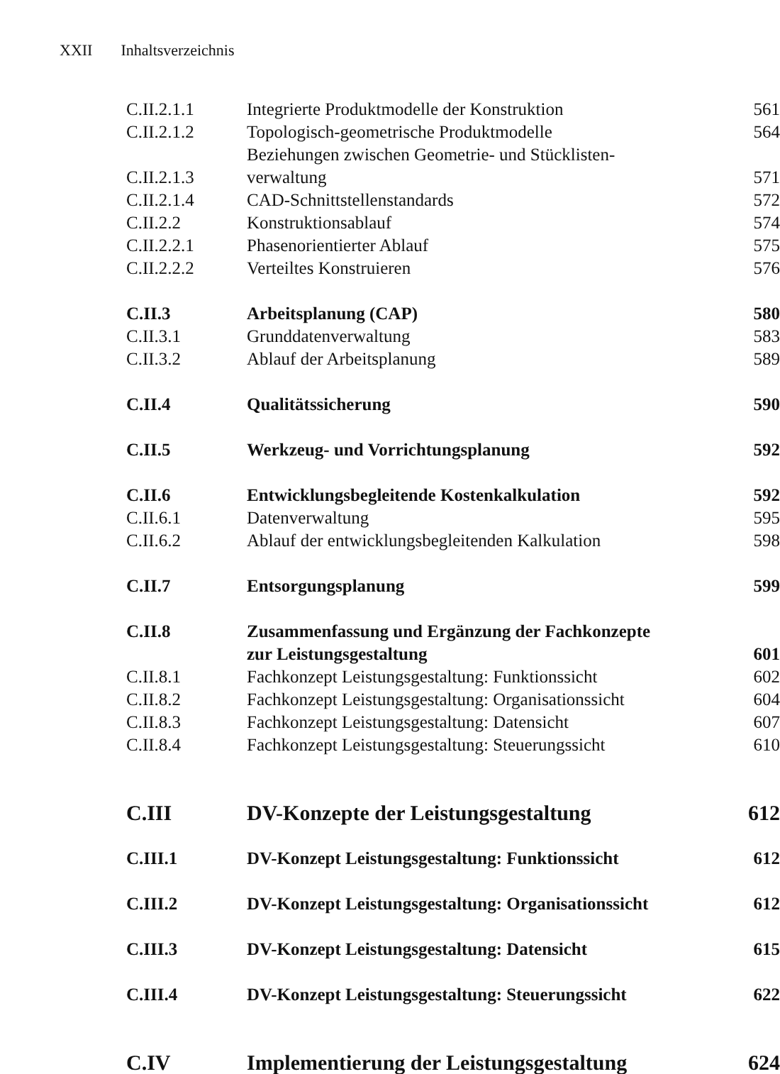XXII Inhaltsverzeichnis
| C.II.2.1.1 | Integrierte Produktmodelle der Konstruktion | 561 |
| C.II.2.1.2 | Topologisch-geometrische Produktmodelle | 564 |
| C.II.2.1.3 | Beziehungen zwischen Geometrie- und Stücklisten- verwaltung | 571 |
| C.II.2.1.4 | CAD-Schnittstellenstandards | 572 |
| C.II.2.2 | Konstruktionsablauf | 574 |
| C.II.2.2.1 | Phasenorientierter Ablauf | 575 |
| C.II.2.2.2 | Verteiltes Konstruieren | 576 |
| C.II.3 | Arbeitsplanung (CAP) | 580 |
| C.II.3.1 | Grunddatenverwaltung | 583 |
| C.II.3.2 | Ablauf der Arbeitsplanung | 589 |
| C.II.4 | Qualitätssicherung | 590 |
| C.II.5 | Werkzeug- und Vorrichtungsplanung | 592 |
| C.II.6 | Entwicklungsbegleitende Kostenkalkulation | 592 |
| C.II.6.1 | Datenverwaltung | 595 |
| C.II.6.2 | Ablauf der entwicklungsbegleitenden Kalkulation | 598 |
| C.II.7 | Entsorgungsplanung | 599 |
| C.II.8 | Zusammenfassung und Ergänzung der Fachkonzepte zur Leistungsgestaltung | 601 |
| C.II.8.1 | Fachkonzept Leistungsgestaltung: Funktionssicht | 602 |
| C.II.8.2 | Fachkonzept Leistungsgestaltung: Organisationssicht | 604 |
| C.II.8.3 | Fachkonzept Leistungsgestaltung: Datensicht | 607 |
| C.II.8.4 | Fachkonzept Leistungsgestaltung: Steuerungssicht | 610 |
| C.III | DV-Konzepte der Leistungsgestaltung | 612 |
| C.III.1 | DV-Konzept Leistungsgestaltung: Funktionssicht | 612 |
| C.III.2 | DV-Konzept Leistungsgestaltung: Organisationssicht | 612 |
| C.III.3 | DV-Konzept Leistungsgestaltung: Datensicht | 615 |
| C.III.4 | DV-Konzept Leistungsgestaltung: Steuerungssicht | 622 |
| C.IV | Implementierung der Leistungsgestaltung | 624 |